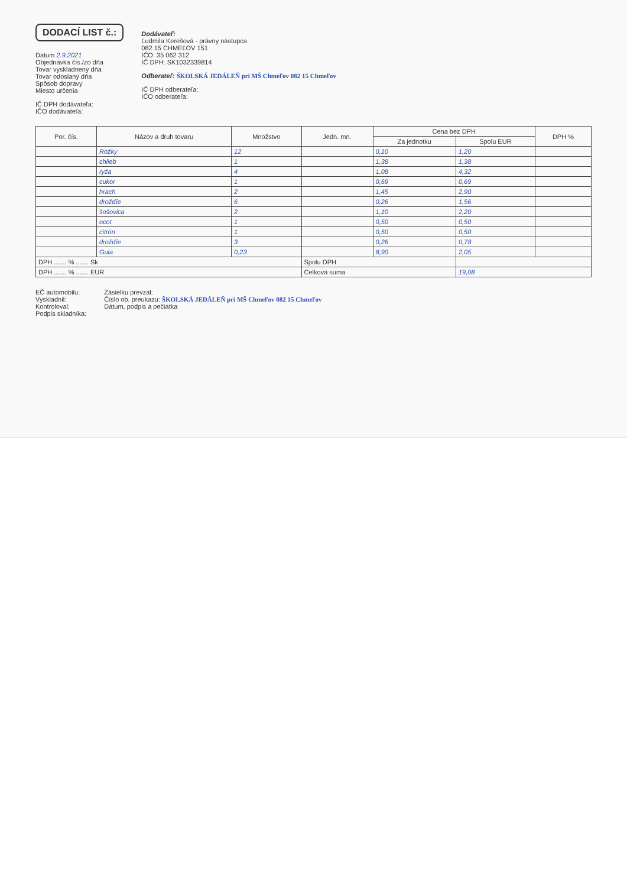DODACÍ LIST č.:
Dátum 2.9.2021
Objednávka čís./zo dňa
Tovar vyskladnený dňa
Tovar odoslaný dňa
Spôsob dopravy
Miesto určenia
IČ DPH dodávateľa:
IČO dodávateľa:
Dodávateľ:
Ľudmila Kerešová - právny nástupca
082 15 CHMEĽOV 151
IČO: 35 062 312
IČ DPH: SK1032339814
Odberateľ: ŠKOLSKÁ JEDÁLEŇ pri MŠ Chmeľov 082 15 Chmeľov
IČ DPH odberateľa:
IČO odberateľa:
| Por. čís. | Názov a druh tovaru | Množstvo | Jedn. mn. | Cena bez DPH | | DPH % |
| --- | --- | --- | --- | --- | --- | --- |
| | | | | Za jednotku | Spolu EUR | |
| | Rožky | 12 | | 0,10 | 1,20 | |
| | chlieb | 1 | | 1,38 | 1,38 | |
| | ryža | 4 | | 1,08 | 4,32 | |
| | cukor | 1 | | 0,69 | 0,69 | |
| | hrach | 2 | | 1,45 | 2,90 | |
| | drožďie | 6 | | 0,26 | 1,56 | |
| | šošovica | 2 | | 1,10 | 2,20 | |
| | ocot | 1 | | 0,50 | 0,50 | |
| | citrón | 1 | | 0,50 | 0,50 | |
| | drožďie | 3 | | 0,26 | 0,78 | |
| | Gula | 0,23 | | 8,90 | 2,05 | |
| DPH ....... % ....... Sk | | | Spolu DPH | | | |
| DPH ....... % ....... EUR | | | Celková suma | | 19,08 | |
EČ automobilu:
Vyskladnil:
Kontroloval:
Podpis skladníka:
Zásielku prevzal:
Číslo ob. preukazu: ŠKOLSKÁ JEDÁLEŇ pri MŠ Chmeľov 082 15 Chmeľov
Dátum, podpis a pečiatka